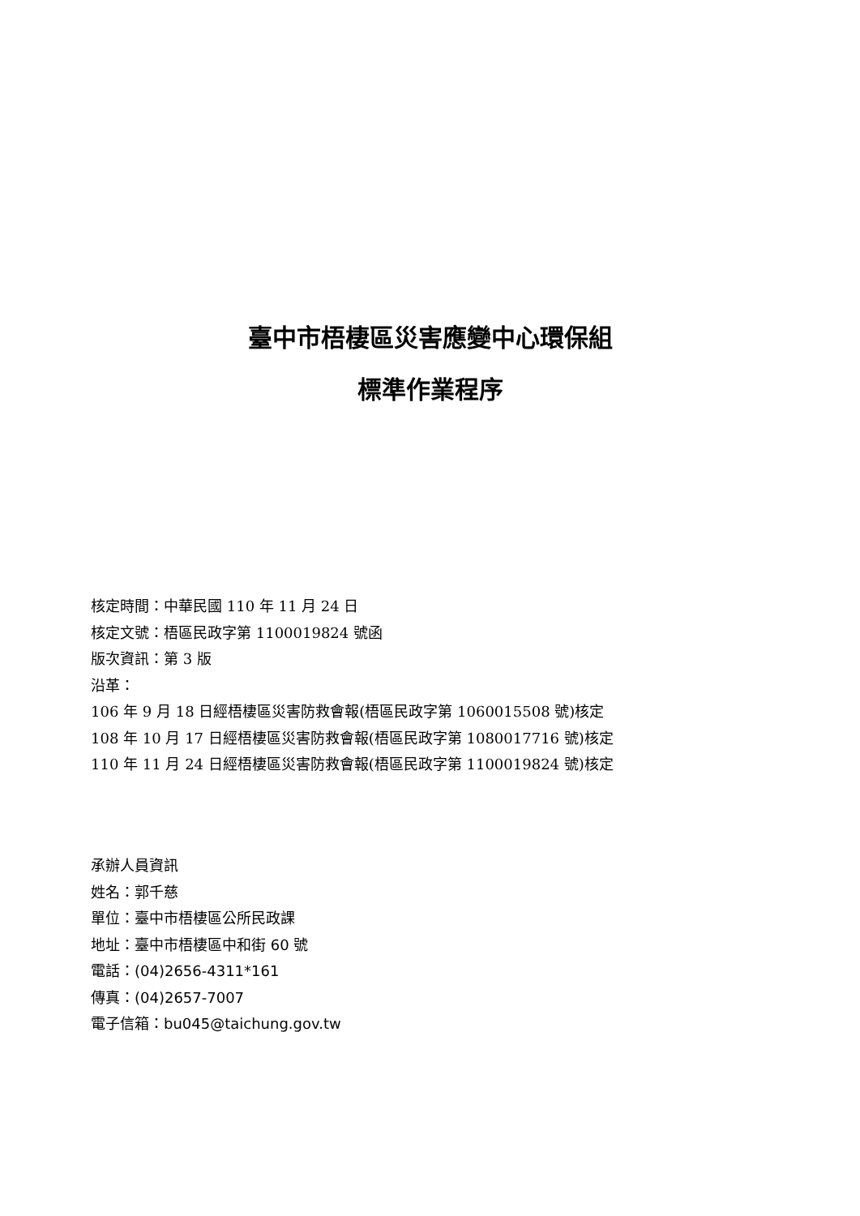臺中市梧棲區災害應變中心環保組
標準作業程序
核定時間：中華民國 110 年 11 月 24 日
核定文號：梧區民政字第 1100019824 號函
版次資訊：第 3 版
沿革：
106 年 9 月 18 日經梧棲區災害防救會報(梧區民政字第 1060015508 號)核定
108 年 10 月 17 日經梧棲區災害防救會報(梧區民政字第 1080017716 號)核定
110 年 11 月 24 日經梧棲區災害防救會報(梧區民政字第 1100019824 號)核定
承辦人員資訊
姓名：郭千慈
單位：臺中市梧棲區公所民政課
地址：臺中市梧棲區中和街 60 號
電話：(04)2656-4311*161
傳真：(04)2657-7007
電子信箱：bu045@taichung.gov.tw